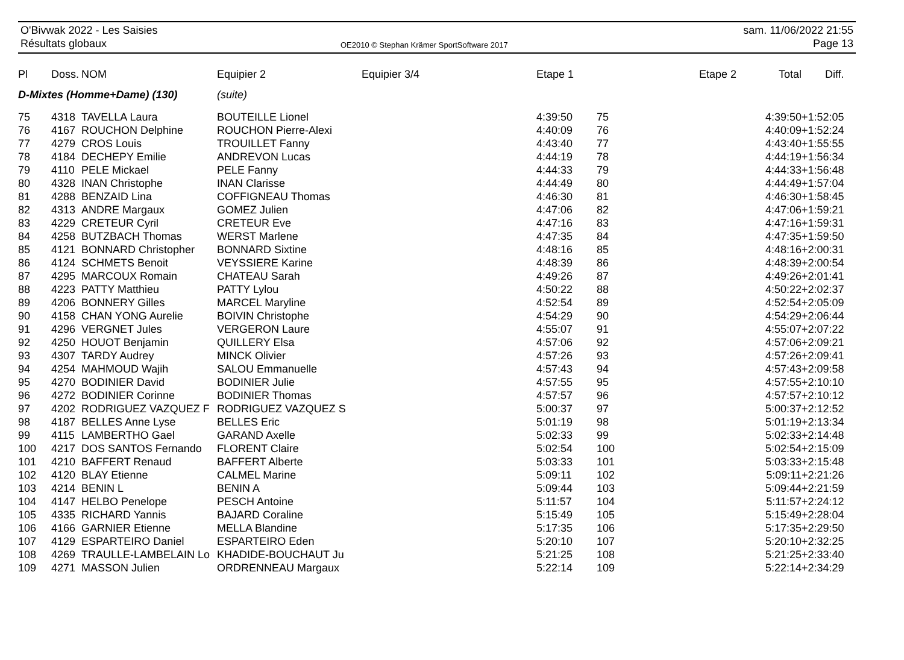O'Bivwak 2022 - Les Saisies
Résultats globaux
OE2010 © Stephan Krämer SportSoftware 2017
sam. 11/06/2022 21:55
Page 13
| Pl | Doss. | NOM | Equipier 2 | Equipier 3/4 | Etape 1 | | Etape 2 | Total | Diff. |
| --- | --- | --- | --- | --- | --- | --- | --- | --- | --- |
| D-Mixtes (Homme+Dame) (130) | | | (suite) | | | | | | |
| 75 | 4318 | TAVELLA Laura | BOUTEILLE Lionel | | 4:39:50 | 75 | | 4:39:50 | +1:52:05 |
| 76 | 4167 | ROUCHON Delphine | ROUCHON Pierre-Alexi | | 4:40:09 | 76 | | 4:40:09 | +1:52:24 |
| 77 | 4279 | CROS Louis | TROUILLET Fanny | | 4:43:40 | 77 | | 4:43:40 | +1:55:55 |
| 78 | 4184 | DECHEPY Emilie | ANDREVON Lucas | | 4:44:19 | 78 | | 4:44:19 | +1:56:34 |
| 79 | 4110 | PELE Mickael | PELE Fanny | | 4:44:33 | 79 | | 4:44:33 | +1:56:48 |
| 80 | 4328 | INAN Christophe | INAN Clarisse | | 4:44:49 | 80 | | 4:44:49 | +1:57:04 |
| 81 | 4288 | BENZAID Lina | COFFIGNEAU Thomas | | 4:46:30 | 81 | | 4:46:30 | +1:58:45 |
| 82 | 4313 | ANDRE Margaux | GOMEZ Julien | | 4:47:06 | 82 | | 4:47:06 | +1:59:21 |
| 83 | 4229 | CRETEUR Cyril | CRETEUR Eve | | 4:47:16 | 83 | | 4:47:16 | +1:59:31 |
| 84 | 4258 | BUTZBACH Thomas | WERST Marlene | | 4:47:35 | 84 | | 4:47:35 | +1:59:50 |
| 85 | 4121 | BONNARD Christopher | BONNARD Sixtine | | 4:48:16 | 85 | | 4:48:16 | +2:00:31 |
| 86 | 4124 | SCHMETS Benoit | VEYSSIERE Karine | | 4:48:39 | 86 | | 4:48:39 | +2:00:54 |
| 87 | 4295 | MARCOUX Romain | CHATEAU Sarah | | 4:49:26 | 87 | | 4:49:26 | +2:01:41 |
| 88 | 4223 | PATTY Matthieu | PATTY Lylou | | 4:50:22 | 88 | | 4:50:22 | +2:02:37 |
| 89 | 4206 | BONNERY Gilles | MARCEL Maryline | | 4:52:54 | 89 | | 4:52:54 | +2:05:09 |
| 90 | 4158 | CHAN YONG Aurelie | BOIVIN Christophe | | 4:54:29 | 90 | | 4:54:29 | +2:06:44 |
| 91 | 4296 | VERGNET Jules | VERGERON Laure | | 4:55:07 | 91 | | 4:55:07 | +2:07:22 |
| 92 | 4250 | HOUOT Benjamin | QUILLERY Elsa | | 4:57:06 | 92 | | 4:57:06 | +2:09:21 |
| 93 | 4307 | TARDY Audrey | MINCK Olivier | | 4:57:26 | 93 | | 4:57:26 | +2:09:41 |
| 94 | 4254 | MAHMOUD Wajih | SALOU Emmanuelle | | 4:57:43 | 94 | | 4:57:43 | +2:09:58 |
| 95 | 4270 | BODINIER David | BODINIER Julie | | 4:57:55 | 95 | | 4:57:55 | +2:10:10 |
| 96 | 4272 | BODINIER Corinne | BODINIER Thomas | | 4:57:57 | 96 | | 4:57:57 | +2:10:12 |
| 97 | 4202 | RODRIGUEZ VAZQUEZ F | RODRIGUEZ VAZQUEZ S | | 5:00:37 | 97 | | 5:00:37 | +2:12:52 |
| 98 | 4187 | BELLES Anne Lyse | BELLES Eric | | 5:01:19 | 98 | | 5:01:19 | +2:13:34 |
| 99 | 4115 | LAMBERTHO Gael | GARAND Axelle | | 5:02:33 | 99 | | 5:02:33 | +2:14:48 |
| 100 | 4217 | DOS SANTOS Fernando | FLORENT Claire | | 5:02:54 | 100 | | 5:02:54 | +2:15:09 |
| 101 | 4210 | BAFFERT Renaud | BAFFERT Alberte | | 5:03:33 | 101 | | 5:03:33 | +2:15:48 |
| 102 | 4120 | BLAY Etienne | CALMEL Marine | | 5:09:11 | 102 | | 5:09:11 | +2:21:26 |
| 103 | 4214 | BENIN L | BENIN A | | 5:09:44 | 103 | | 5:09:44 | +2:21:59 |
| 104 | 4147 | HELBO Penelope | PESCH Antoine | | 5:11:57 | 104 | | 5:11:57 | +2:24:12 |
| 105 | 4335 | RICHARD Yannis | BAJARD Coraline | | 5:15:49 | 105 | | 5:15:49 | +2:28:04 |
| 106 | 4166 | GARNIER Etienne | MELLA Blandine | | 5:17:35 | 106 | | 5:17:35 | +2:29:50 |
| 107 | 4129 | ESPARTEIRO Daniel | ESPARTEIRO Eden | | 5:20:10 | 107 | | 5:20:10 | +2:32:25 |
| 108 | 4269 | TRAULLE-LAMBELAIN Lo | KHADIDE-BOUCHAUT Ju | | 5:21:25 | 108 | | 5:21:25 | +2:33:40 |
| 109 | 4271 | MASSON Julien | ORDRENNEAU Margaux | | 5:22:14 | 109 | | 5:22:14 | +2:34:29 |